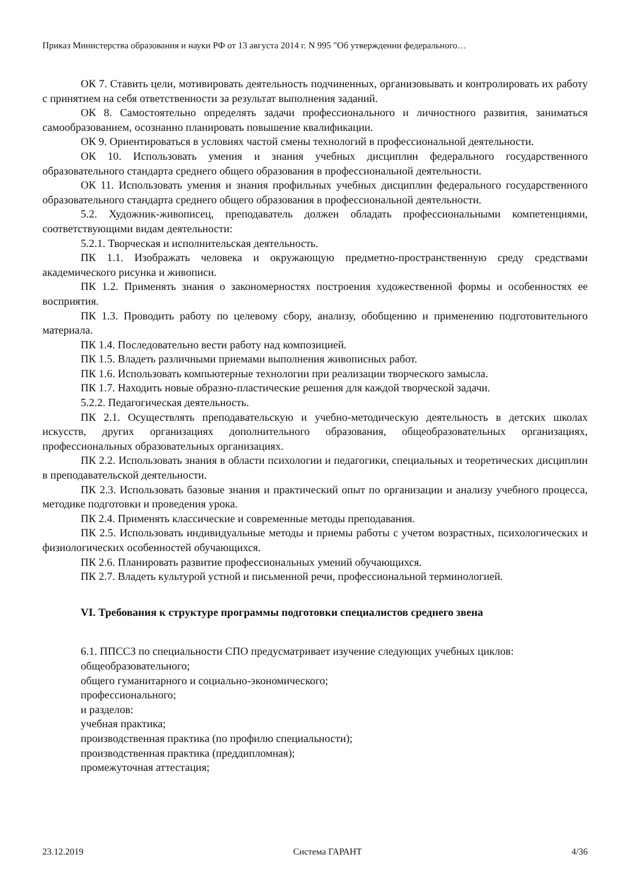Приказ Министерства образования и науки РФ от 13 августа 2014 г. N 995 "Об утверждении федерального…
ОК 7. Ставить цели, мотивировать деятельность подчиненных, организовывать и контролировать их работу с принятием на себя ответственности за результат выполнения заданий.
ОК 8. Самостоятельно определять задачи профессионального и личностного развития, заниматься самообразованием, осознанно планировать повышение квалификации.
ОК 9. Ориентироваться в условиях частой смены технологий в профессиональной деятельности.
ОК 10. Использовать умения и знания учебных дисциплин федерального государственного образовательного стандарта среднего общего образования в профессиональной деятельности.
ОК 11. Использовать умения и знания профильных учебных дисциплин федерального государственного образовательного стандарта среднего общего образования в профессиональной деятельности.
5.2. Художник-живописец, преподаватель должен обладать профессиональными компетенциями, соответствующими видам деятельности:
5.2.1. Творческая и исполнительская деятельность.
ПК 1.1. Изображать человека и окружающую предметно-пространственную среду средствами академического рисунка и живописи.
ПК 1.2. Применять знания о закономерностях построения художественной формы и особенностях ее восприятия.
ПК 1.3. Проводить работу по целевому сбору, анализу, обобщению и применению подготовительного материала.
ПК 1.4. Последовательно вести работу над композицией.
ПК 1.5. Владеть различными приемами выполнения живописных работ.
ПК 1.6. Использовать компьютерные технологии при реализации творческого замысла.
ПК 1.7. Находить новые образно-пластические решения для каждой творческой задачи.
5.2.2. Педагогическая деятельность.
ПК 2.1. Осуществлять преподавательскую и учебно-методическую деятельность в детских школах искусств, других организациях дополнительного образования, общеобразовательных организациях, профессиональных образовательных организациях.
ПК 2.2. Использовать знания в области психологии и педагогики, специальных и теоретических дисциплин в преподавательской деятельности.
ПК 2.3. Использовать базовые знания и практический опыт по организации и анализу учебного процесса, методике подготовки и проведения урока.
ПК 2.4. Применять классические и современные методы преподавания.
ПК 2.5. Использовать индивидуальные методы и приемы работы с учетом возрастных, психологических и физиологических особенностей обучающихся.
ПК 2.6. Планировать развитие профессиональных умений обучающихся.
ПК 2.7. Владеть культурой устной и письменной речи, профессиональной терминологией.
VI. Требования к структуре программы подготовки специалистов среднего звена
6.1. ППССЗ по специальности СПО предусматривает изучение следующих учебных циклов:
общеобразовательного;
общего гуманитарного и социально-экономического;
профессионального;
и разделов:
учебная практика;
производственная практика (по профилю специальности);
производственная практика (преддипломная);
промежуточная аттестация;
23.12.2019 Система ГАРАНТ 4/36